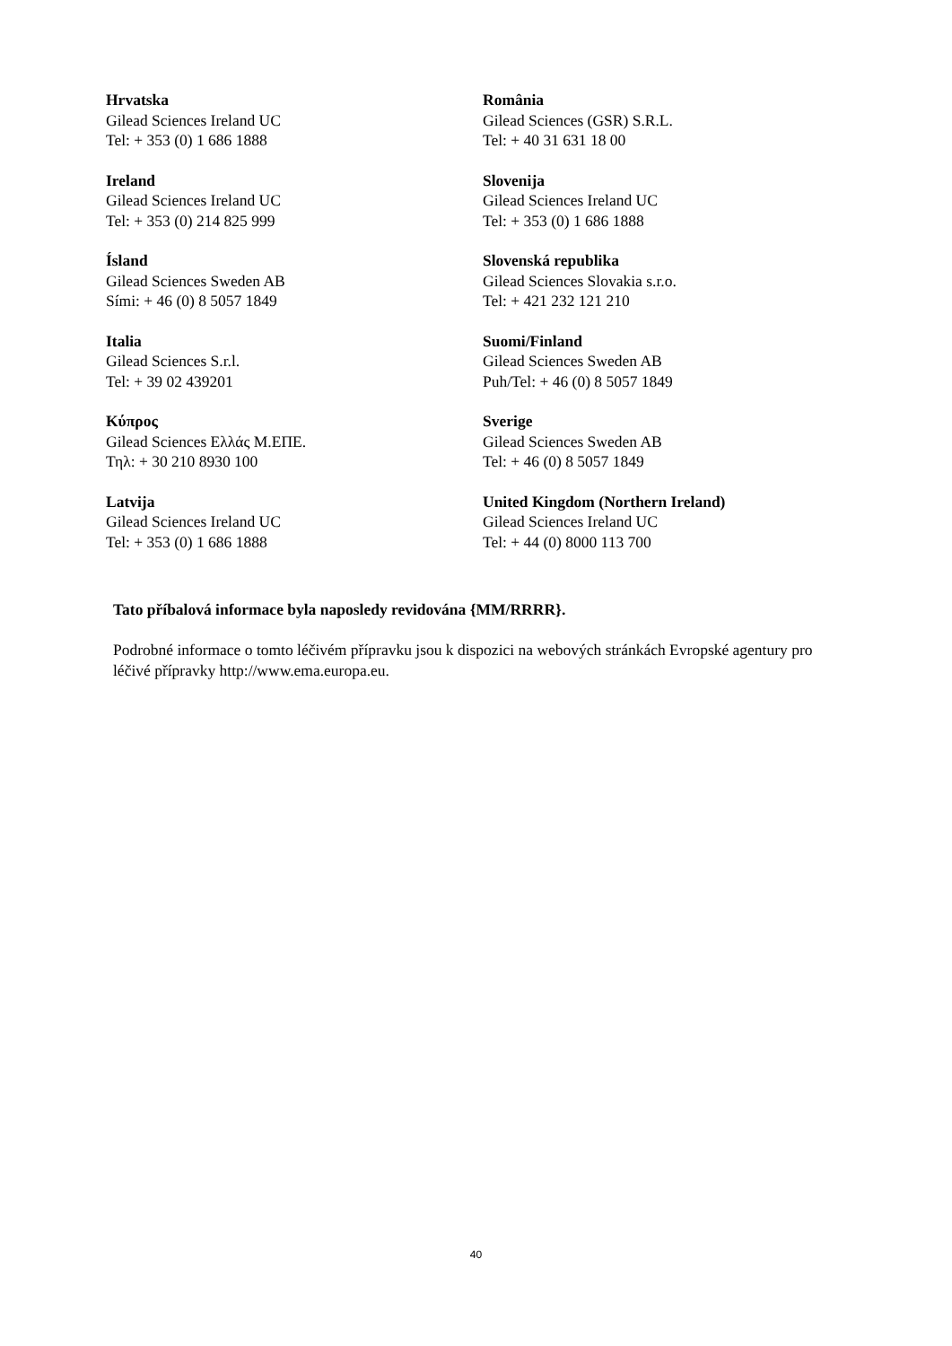| Hrvatska Gilead Sciences Ireland UC Tel: + 353 (0) 1 686 1888 | România Gilead Sciences (GSR) S.R.L. Tel: + 40 31 631 18 00 |
| Ireland Gilead Sciences Ireland UC Tel: + 353 (0) 214 825 999 | Slovenija Gilead Sciences Ireland UC Tel: + 353 (0) 1 686 1888 |
| Ísland Gilead Sciences Sweden AB Sími: + 46 (0) 8 5057 1849 | Slovenská republika Gilead Sciences Slovakia s.r.o. Tel: + 421 232 121 210 |
| Italia Gilead Sciences S.r.l. Tel: + 39 02 439201 | Suomi/Finland Gilead Sciences Sweden AB Puh/Tel: + 46 (0) 8 5057 1849 |
| Κύπρος Gilead Sciences Ελλάς Μ.ΕΠΕ. Τηλ: + 30 210 8930 100 | Sverige Gilead Sciences Sweden AB Tel: + 46 (0) 8 5057 1849 |
| Latvija Gilead Sciences Ireland UC Tel: + 353 (0) 1 686 1888 | United Kingdom (Northern Ireland) Gilead Sciences Ireland UC Tel: + 44 (0) 8000 113 700 |
Tato příbalová informace byla naposledy revidována {MM/RRRR}.
Podrobné informace o tomto léčivém přípravku jsou k dispozici na webových stránkách Evropské agentury pro léčivé přípravky http://www.ema.europa.eu.
40